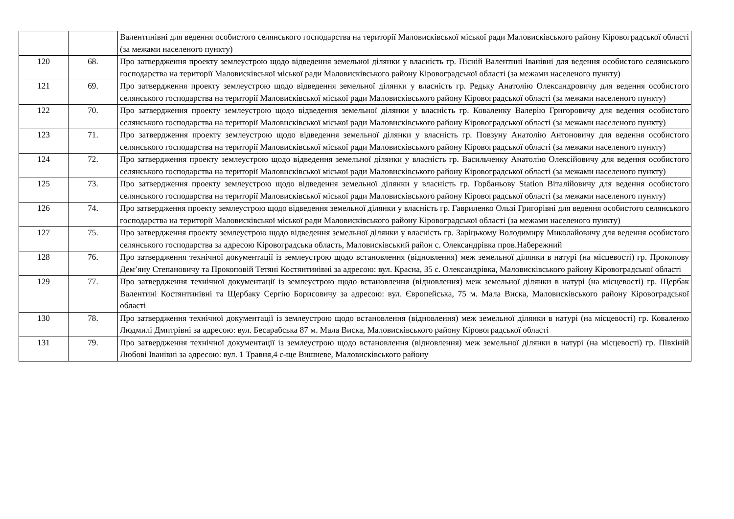| | | Валентинівні для ведення особистого селянського господарства на території Маловисківської міської ради Маловисківського району Кіровоградської області (за межами населеного пункту) |
| 120 | 68. | Про затвердження проекту землеустрою щодо відведення земельної ділянки у власність гр. Пісній Валентині Іванівні для ведення особистого селянського господарства на території Маловисківської міської ради Маловисківського району Кіровоградської області (за межами населеного пункту) |
| 121 | 69. | Про затвердження проекту землеустрою щодо відведення земельної ділянки у власність гр. Редьку Анатолію Олександровичу для ведення особистого селянського господарства на території Маловисківської міської ради Маловисківського району Кіровоградської області (за межами населеного пункту) |
| 122 | 70. | Про затвердження проекту землеустрою щодо відведення земельної ділянки у власність гр. Коваленку Валерію Григоровичу для ведення особистого селянського господарства на території Маловисківської міської ради Маловисківського району Кіровоградської області (за межами населеного пункту) |
| 123 | 71. | Про затвердження проекту землеустрою щодо відведення земельної ділянки у власність гр. Повзуну Анатолію Антоновичу для ведення особистого селянського господарства на території Маловисківської міської ради Маловисківського району Кіровоградської області (за межами населеного пункту) |
| 124 | 72. | Про затвердження проекту землеустрою щодо відведення земельної ділянки у власність гр. Васильченку Анатолію Олексійовичу для ведення особистого селянського господарства на території Маловисківської міської ради Маловисківського району Кіровоградської області (за межами населеного пункту) |
| 125 | 73. | Про затвердження проекту землеустрою щодо відведення земельної ділянки у власність гр. Горбаньову Station Віталійовичу для ведення особистого селянського господарства на території Маловисківської міської ради Маловисківського району Кіровоградської області (за межами населеного пункту) |
| 126 | 74. | Про затвердження проекту землеустрою щодо відведення земельної ділянки у власність гр. Гавриленко Ользі Григорівні для ведення особистого селянського господарства на території Маловисківської міської ради Маловисківського району Кіровоградської області (за межами населеного пункту) |
| 127 | 75. | Про затвердження проекту землеустрою щодо відведення земельної ділянки у власність гр. Заріцькому Володимиру Миколайовичу для ведення особистого селянського господарства за адресою Кіровоградська область, Маловисківський район с. Олександрівка пров.Набережний |
| 128 | 76. | Про затвердження технічної документації із землеустрою щодо встановлення (відновлення) меж земельної ділянки в натурі (на місцевості) гр. Прокопову Дем’яну Степановичу та Прокоповій Тетяні Костянтинівні за адресою: вул. Красна, 35 с. Олександрівка, Маловисківського району Кіровоградської області |
| 129 | 77. | Про затвердження технічної документації із землеустрою щодо встановлення (відновлення) меж земельної ділянки в натурі (на місцевості) гр. Щербак Валентині Костянтинівні та Щербаку Сергію Борисовичу за адресою: вул. Європейська, 75 м. Мала Виска, Маловисківського району Кіровоградської області |
| 130 | 78. | Про затвердження технічної документації із землеустрою щодо встановлення (відновлення) меж земельної ділянки в натурі (на місцевості) гр. Коваленко Людмилі Дмитрівні за адресою: вул. Бесарабська 87 м. Мала Виска, Маловисківського району Кіровоградської області |
| 131 | 79. | Про затвердження технічної документації із землеустрою щодо встановлення (відновлення) меж земельної ділянки в натурі (на місцевості) гр. Півкіній Любові Іванівні за адресою: вул. 1 Травня,4 с-ще Вишневе, Маловисківського району |